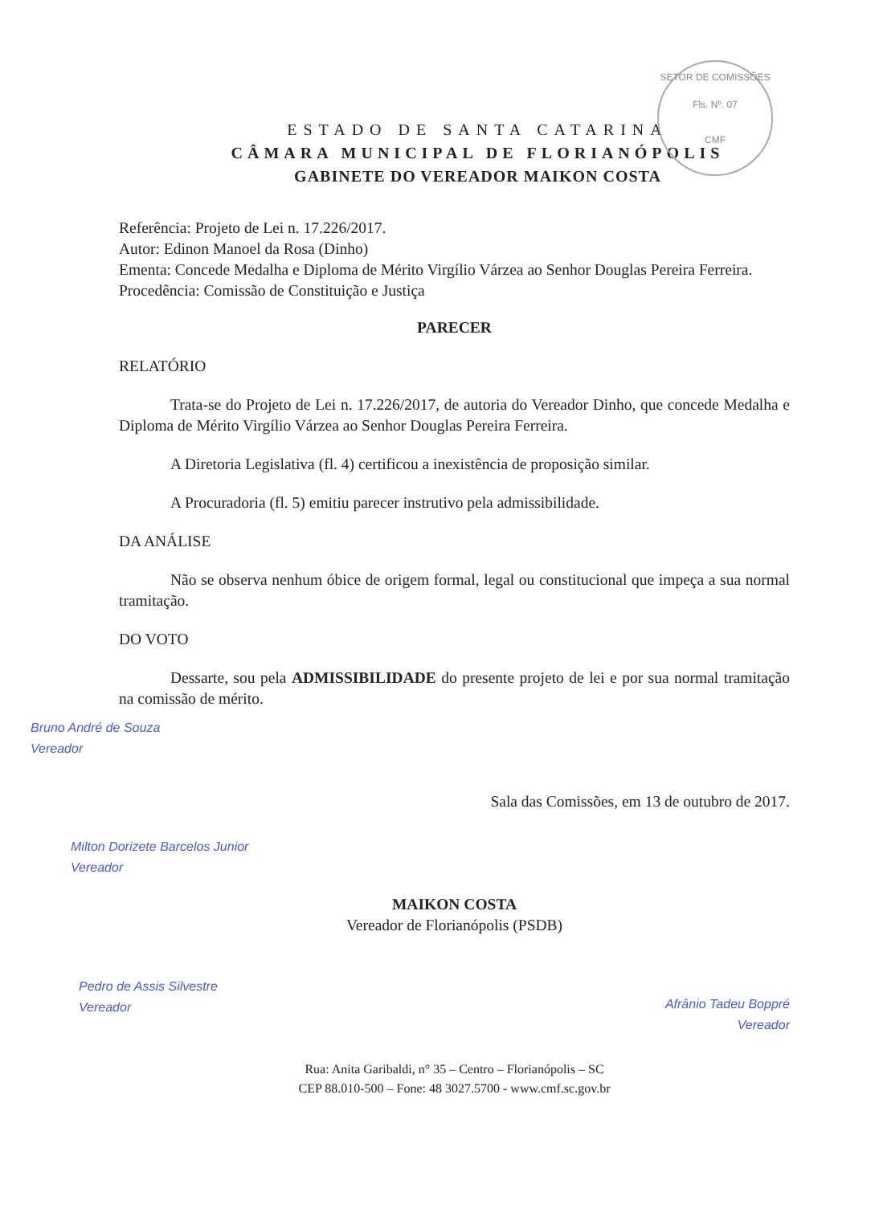SETOR DE COMISSÕES
Fls. Nº. 07
CMF
ESTADO DE SANTA CATARINA
CÂMARA MUNICIPAL DE FLORIANÓPOLIS
GABINETE DO VEREADOR MAIKON COSTA
Referência: Projeto de Lei n. 17.226/2017.
Autor: Edinon Manoel da Rosa (Dinho)
Ementa: Concede Medalha e Diploma de Mérito Virgílio Várzea ao Senhor Douglas Pereira Ferreira.
Procedência: Comissão de Constituição e Justiça
PARECER
RELATÓRIO
Trata-se do Projeto de Lei n. 17.226/2017, de autoria do Vereador Dinho, que concede Medalha e Diploma de Mérito Virgílio Várzea ao Senhor Douglas Pereira Ferreira.
A Diretoria Legislativa (fl. 4) certificou a inexistência de proposição similar.
A Procuradoria (fl. 5) emitiu parecer instrutivo pela admissibilidade.
DA ANÁLISE
Não se observa nenhum óbice de origem formal, legal ou constitucional que impeça a sua normal tramitação.
DO VOTO
Dessarte, sou pela ADMISSIBILIDADE do presente projeto de lei e por sua normal tramitação na comissão de mérito.
Bruno André de Souza
Vereador
Sala das Comissões, em 13 de outubro de 2017.
Milton Dorizete Barcelos Junior
Vereador
MAIKON COSTA
Vereador de Florianópolis (PSDB)
Pedro de Assis Silvestre
Vereador
Afrânio Tadeu Boppré
Vereador
Rua: Anita Garibaldi, n° 35 – Centro – Florianópolis – SC
CEP 88.010-500 – Fone: 48 3027.5700 - www.cmf.sc.gov.br